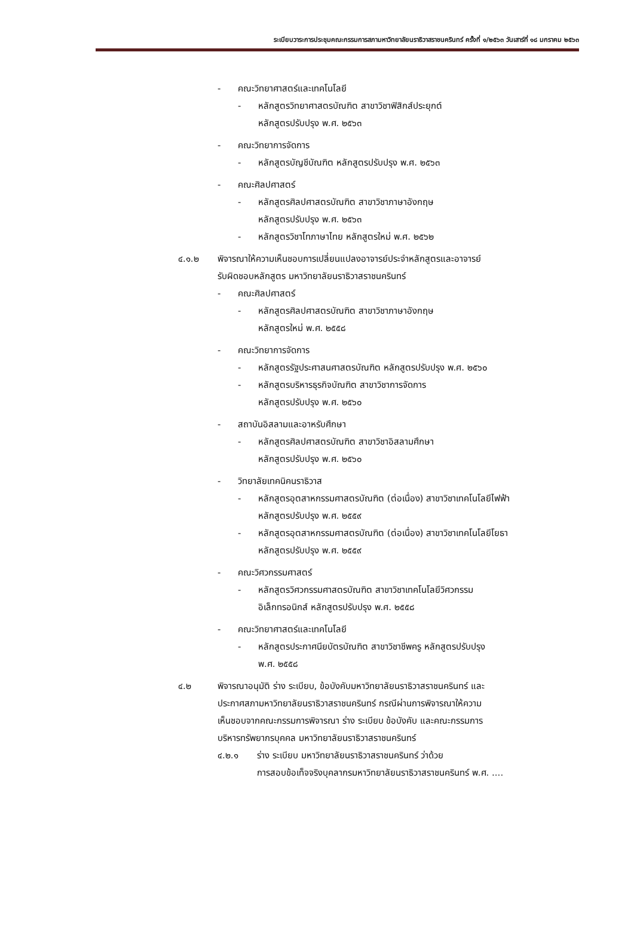ระเบียบวาระการประชุมคณะกรรมการสภามหาวิทยาลัยนราธิวาสราชนครินทร์ ครั้งที่ ๑/๒๕๖๓ วันเสาร์ที่ ๑๘ มกราคม ๒๕๖๓
- คณะวิทยาศาสตร์และเทคโนโลยี
- หลักสูตรวิทยาศาสตรบัณฑิต สาขาวิชาฟิสิกส์ประยุกต์
หลักสูตรปรับปรุง พ.ศ. ๒๕๖๓
- คณะวิทยาการจัดการ
- หลักสูตรบัญชีบัณฑิต หลักสูตรปรับปรุง พ.ศ. ๒๕๖๓
- คณะศิลปศาสตร์
- หลักสูตรศิลปศาสตรบัณฑิต สาขาวิชาภาษาอังกฤษ
หลักสูตรปรับปรุง พ.ศ. ๒๕๖๓
- หลักสูตรวิชาโทภาษาไทย หลักสูตรใหม่ พ.ศ. ๒๕๖๒
๔.๑.๒ พิจารณาให้ความเห็นชอบการเปลี่ยนแปลงอาจารย์ประจำหลักสูตรและอาจารย์
รับผิดชอบหลักสูตร มหาวิทยาลัยนราธิวาสราชนครินทร์
- คณะศิลปศาสตร์
- หลักสูตรศิลปศาสตรบัณฑิต สาขาวิชาภาษาอังกฤษ
หลักสูตรใหม่ พ.ศ. ๒๕๕๘
- คณะวิทยาการจัดการ
- หลักสูตรรัฐประศาสนศาสตรบัณฑิต หลักสูตรปรับปรุง พ.ศ. ๒๕๖๐
- หลักสูตรบริหารธุรกิจบัณฑิต สาขาวิชาการจัดการ
หลักสูตรปรับปรุง พ.ศ. ๒๕๖๐
- สถาบันอิสลามและอาหรับศึกษา
- หลักสูตรศิลปศาสตรบัณฑิต สาขาวิชาอิสลามศึกษา
หลักสูตรปรับปรุง พ.ศ. ๒๕๖๐
- วิทยาลัยเทคนิคนราธิวาส
- หลักสูตรอุตสาหกรรมศาสตรบัณฑิต (ต่อเนื่อง) สาขาวิชาเทคโนโลยีไฟฟ้า
หลักสูตรปรับปรุง พ.ศ. ๒๕๕๙
- หลักสูตรอุตสาหกรรมศาสตรบัณฑิต (ต่อเนื่อง) สาขาวิชาเทคโนโลยีโยธา
หลักสูตรปรับปรุง พ.ศ. ๒๕๕๙
- คณะวิศวกรรมศาสตร์
- หลักสูตรวิศวกรรมศาสตรบัณฑิต สาขาวิชาเทคโนโลยีวิศวกรรม
อิเล็กทรอนิกส์ หลักสูตรปรับปรุง พ.ศ. ๒๕๕๘
- คณะวิทยาศาสตร์และเทคโนโลยี
- หลักสูตรประกาศนียบัตรบัณฑิต สาขาวิชาชีพครู หลักสูตรปรับปรุง
พ.ศ. ๒๕๕๘
๔.๒ พิจารณาอนุมัติ ร่าง ระเบียบ, ข้อบังคับมหาวิทยาลัยนราธิวาสราชนครินทร์ และ
ประกาศสภามหาวิทยาลัยนราธิวาสราชนครินทร์ กรณีผ่านการพิจารณาให้ความ
เห็นชอบจากคณะกรรมการพิจารณา ร่าง ระเบียบ ข้อบังคับ และคณะกรรมการ
บริหารทรัพยากรบุคคล มหาวิทยาลัยนราธิวาสราชนครินทร์
๔.๒.๑ ร่าง ระเบียบ มหาวิทยาลัยนราธิวาสราชนครินทร์ ว่าด้วย
การสอบข้อเท็จจริงบุคลากรมหาวิทยาลัยนราธิวาสราชนครินทร์ พ.ศ. ....